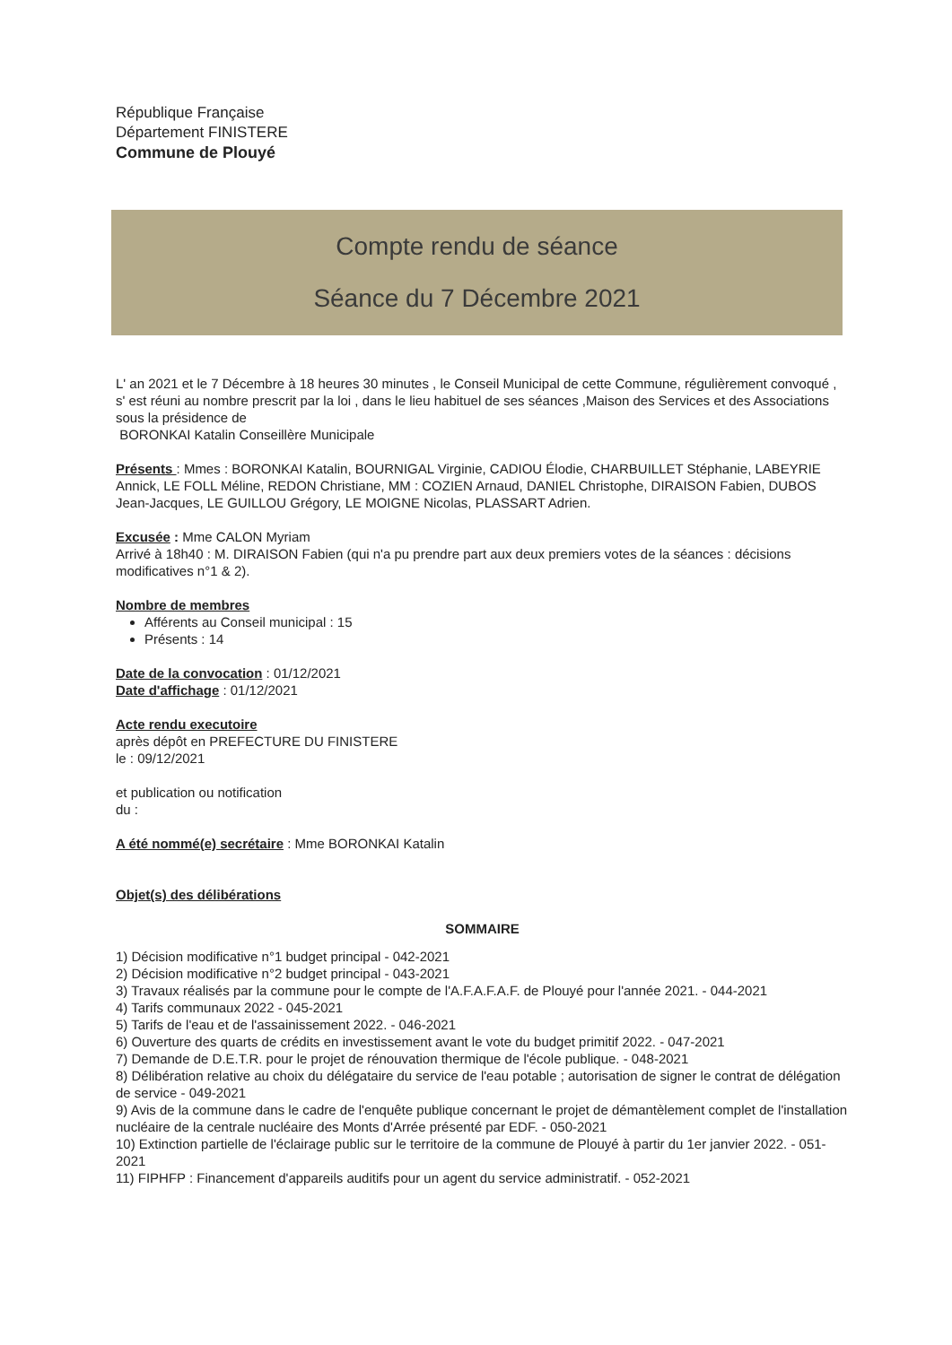République Française
Département FINISTERE
Commune de Plouyé
Compte rendu de séance
Séance du 7 Décembre 2021
L' an 2021 et le 7 Décembre à 18 heures 30 minutes , le Conseil Municipal de cette Commune, régulièrement convoqué , s' est réuni au nombre prescrit par la loi , dans le lieu habituel de ses séances ,Maison des Services et des Associations sous la présidence de
BORONKAI Katalin Conseillère Municipale
Présents : Mmes : BORONKAI Katalin, BOURNIGAL Virginie, CADIOU Élodie, CHARBUILLET Stéphanie, LABEYRIE Annick, LE FOLL Méline, REDON Christiane, MM : COZIEN Arnaud, DANIEL Christophe, DIRAISON Fabien, DUBOS Jean-Jacques, LE GUILLOU Grégory, LE MOIGNE Nicolas, PLASSART Adrien.
Excusée : Mme CALON Myriam
Arrivé à 18h40 : M. DIRAISON Fabien (qui n'a pu prendre part aux deux premiers votes de la séances : décisions modificatives n°1 & 2).
Nombre de membres
Afférents au Conseil municipal : 15
Présents : 14
Date de la convocation : 01/12/2021
Date d'affichage : 01/12/2021
Acte rendu executoire
après dépôt en PREFECTURE DU FINISTERE
le : 09/12/2021
et publication ou notification
du :
A été nommé(e) secrétaire : Mme BORONKAI Katalin
Objet(s) des délibérations
SOMMAIRE
1) Décision modificative n°1 budget principal - 042-2021
2) Décision modificative n°2 budget principal - 043-2021
3) Travaux réalisés par la commune pour le compte de l'A.F.A.F.A.F. de Plouyé pour l'année 2021. - 044-2021
4) Tarifs communaux 2022 - 045-2021
5) Tarifs de l'eau et de l'assainissement 2022. - 046-2021
6) Ouverture des quarts de crédits en investissement avant le vote du budget primitif 2022. - 047-2021
7) Demande de D.E.T.R. pour le projet de rénouvation thermique de l'école publique. - 048-2021
8) Délibération relative au choix du délégataire du service de l'eau potable ; autorisation de signer le contrat de délégation de service - 049-2021
9) Avis de la commune dans le cadre de l'enquête publique concernant le projet de démantèlement complet de l'installation nucléaire de la centrale nucléaire des Monts d'Arrée présenté par EDF. - 050-2021
10) Extinction partielle de l'éclairage public sur le territoire de la commune de Plouyé à partir du 1er janvier 2022. - 051-2021
11) FIPHFP : Financement d'appareils auditifs pour un agent du service administratif. - 052-2021